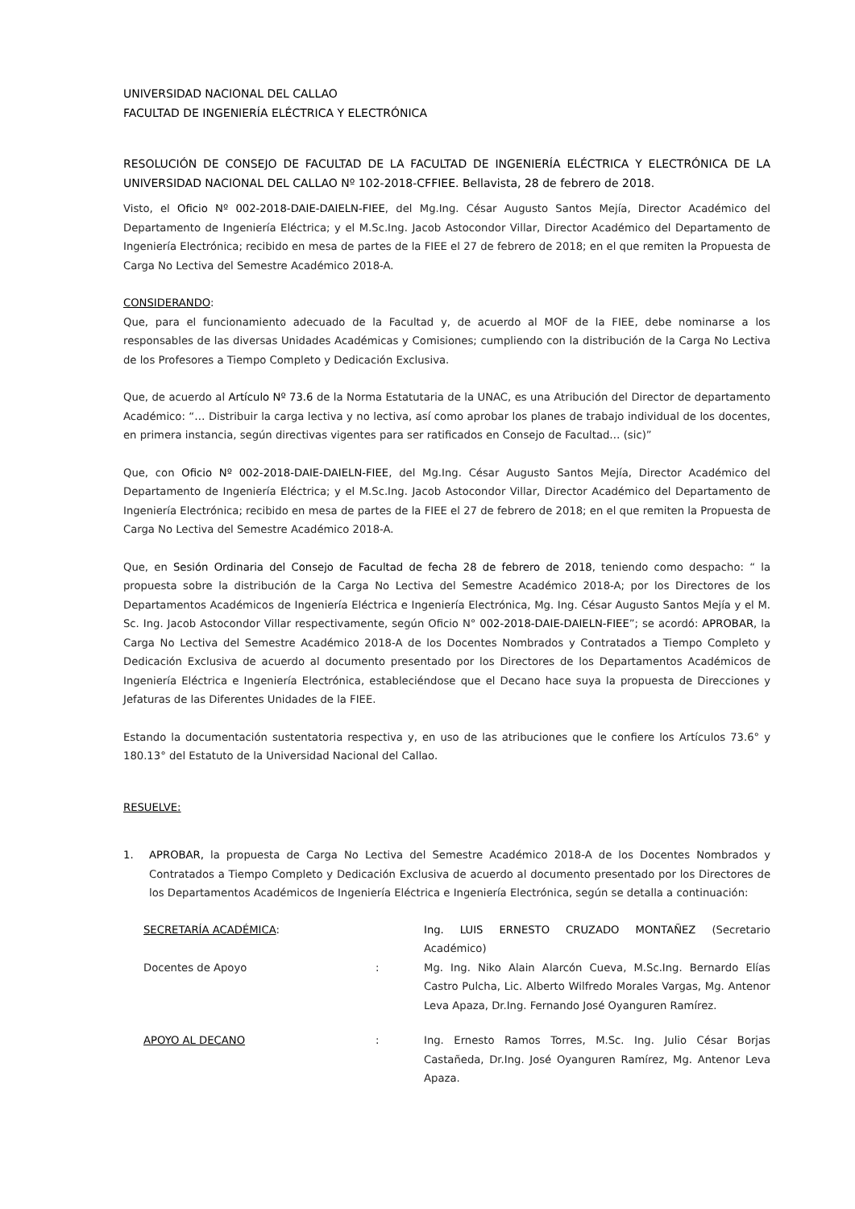UNIVERSIDAD NACIONAL DEL CALLAO
FACULTAD DE INGENIERÍA ELÉCTRICA Y ELECTRÓNICA
RESOLUCIÓN DE CONSEJO DE FACULTAD DE LA FACULTAD DE INGENIERÍA ELÉCTRICA Y ELECTRÓNICA DE LA UNIVERSIDAD NACIONAL DEL CALLAO Nº 102-2018-CFFIEE. Bellavista, 28 de febrero de 2018.
Visto, el Oficio Nº 002-2018-DAIE-DAIELN-FIEE, del Mg.Ing. César Augusto Santos Mejía, Director Académico del Departamento de Ingeniería Eléctrica; y el M.Sc.Ing. Jacob Astocondor Villar, Director Académico del Departamento de Ingeniería Electrónica; recibido en mesa de partes de la FIEE el 27 de febrero de 2018; en el que remiten la Propuesta de Carga No Lectiva del Semestre Académico 2018-A.
CONSIDERANDO:
Que, para el funcionamiento adecuado de la Facultad y, de acuerdo al MOF de la FIEE, debe nominarse a los responsables de las diversas Unidades Académicas y Comisiones; cumpliendo con la distribución de la Carga No Lectiva de los Profesores a Tiempo Completo y Dedicación Exclusiva.
Que, de acuerdo al Artículo Nº 73.6 de la Norma Estatutaria de la UNAC, es una Atribución del Director de departamento Académico: “… Distribuir la carga lectiva y no lectiva, así como aprobar los planes de trabajo individual de los docentes, en primera instancia, según directivas vigentes para ser ratificados en Consejo de Facultad… (sic)”
Que, con Oficio Nº 002-2018-DAIE-DAIELN-FIEE, del Mg.Ing. César Augusto Santos Mejía, Director Académico del Departamento de Ingeniería Eléctrica; y el M.Sc.Ing. Jacob Astocondor Villar, Director Académico del Departamento de Ingeniería Electrónica; recibido en mesa de partes de la FIEE el 27 de febrero de 2018; en el que remiten la Propuesta de Carga No Lectiva del Semestre Académico 2018-A.
Que, en Sesión Ordinaria del Consejo de Facultad de fecha 28 de febrero de 2018, teniendo como despacho: “ la propuesta sobre la distribución de la Carga No Lectiva del Semestre Académico 2018-A; por los Directores de los Departamentos Académicos de Ingeniería Eléctrica e Ingeniería Electrónica, Mg. Ing. César Augusto Santos Mejía y el M. Sc. Ing. Jacob Astocondor Villar respectivamente, según Oficio N° 002-2018-DAIE-DAIELN-FIEE”; se acordó: APROBAR, la Carga No Lectiva del Semestre Académico 2018-A de los Docentes Nombrados y Contratados a Tiempo Completo y Dedicación Exclusiva de acuerdo al documento presentado por los Directores de los Departamentos Académicos de Ingeniería Eléctrica e Ingeniería Electrónica, estableciéndose que el Decano hace suya la propuesta de Direcciones y Jefaturas de las Diferentes Unidades de la FIEE.
Estando la documentación sustentatoria respectiva y, en uso de las atribuciones que le confiere los Artículos 73.6° y 180.13° del Estatuto de la Universidad Nacional del Callao.
RESUELVE:
1. APROBAR, la propuesta de Carga No Lectiva del Semestre Académico 2018-A de los Docentes Nombrados y Contratados a Tiempo Completo y Dedicación Exclusiva de acuerdo al documento presentado por los Directores de los Departamentos Académicos de Ingeniería Eléctrica e Ingeniería Electrónica, según se detalla a continuación:
| SECRETARÍA ACADÉMICA : | | Ing. LUIS ERNESTO CRUZADO MONTAÑEZ (Secretario Académico) |
| Docentes de Apoyo | : | Mg. Ing. Niko Alain Alarcón Cueva, M.Sc.Ing. Bernardo Elías Castro Pulcha, Lic. Alberto Wilfredo Morales Vargas, Mg. Antenor Leva Apaza, Dr.Ing. Fernando José Oyanguren Ramírez. |
| APOYO AL DECANO | : | Ing. Ernesto Ramos Torres, M.Sc. Ing. Julio César Borjas Castañeda, Dr.Ing. José Oyanguren Ramírez, Mg. Antenor Leva Apaza. |